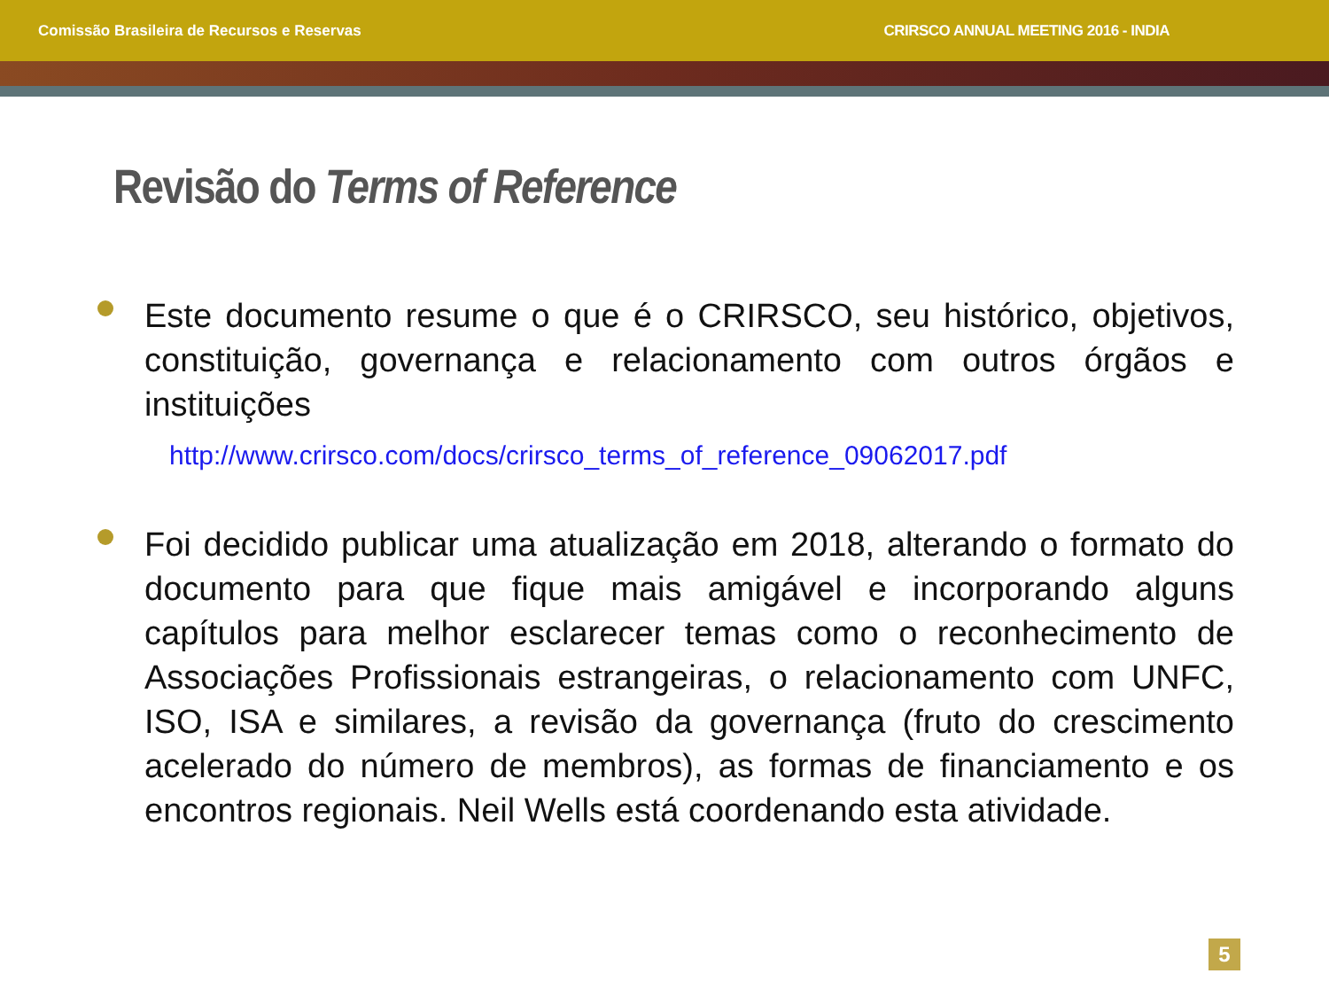Comissão Brasileira de Recursos e Reservas CRIRSCO ANNUAL MEETING 2016 - INDIA
Revisão do Terms of Reference
Este documento resume o que é o CRIRSCO, seu histórico, objetivos, constituição, governança e relacionamento com outros órgãos e instituições
http://www.crirsco.com/docs/crirsco_terms_of_reference_09062017.pdf
Foi decidido publicar uma atualização em 2018, alterando o formato do documento para que fique mais amigável e incorporando alguns capítulos para melhor esclarecer temas como o reconhecimento de Associações Profissionais estrangeiras, o relacionamento com UNFC, ISO, ISA e similares, a revisão da governança (fruto do crescimento acelerado do número de membros), as formas de financiamento e os encontros regionais. Neil Wells está coordenando esta atividade.
5